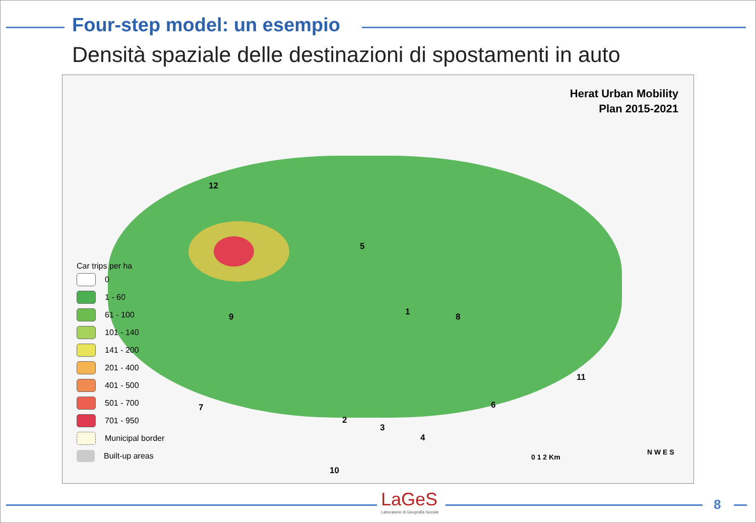Four-step model: un esempio
Densità spaziale delle destinazioni di spostamenti in auto
Herat Urban Mobility
Plan 2015-2021
Car trips per ha
0
1 - 60
61 - 100
101 - 140
141 - 200
201 - 400
401 - 500
501 - 700
701 - 950
Municipal border
Built-up areas
12
5
8 9 1
11
7
2
3
4
6
10
0 1 2 Km
N W E S
LaGeS
Laboratorio di Geografia Sociale
8